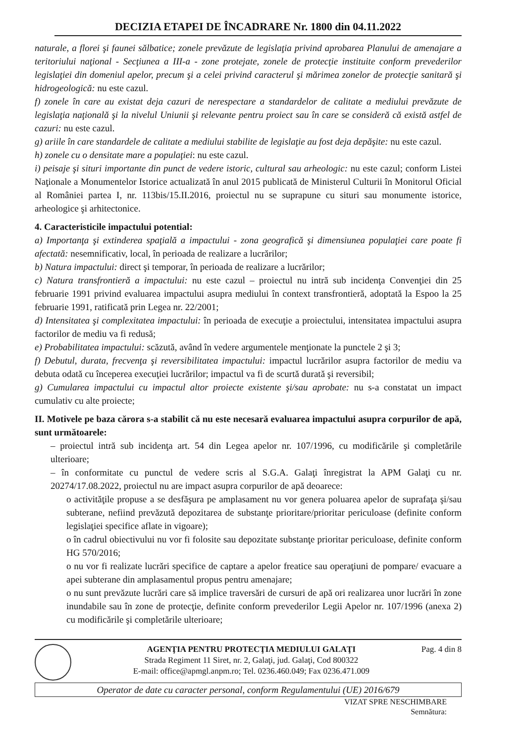DECIZIA ETAPEI DE ÎNCADRARE Nr. 1800 din 04.11.2022
naturale, a florei şi faunei sălbatice; zonele prevăzute de legislaţia privind aprobarea Planului de amenajare a teritoriului naţional - Secţiunea a III-a - zone protejate, zonele de protecţie instituite conform prevederilor legislaţiei din domeniul apelor, precum şi a celei privind caracterul şi mărimea zonelor de protecţie sanitară şi hidrogeologică: nu este cazul.
f) zonele în care au existat deja cazuri de nerespectare a standardelor de calitate a mediului prevăzute de legislaţia naţională şi la nivelul Uniunii şi relevante pentru proiect sau în care se consideră că există astfel de cazuri: nu este cazul.
g) ariile în care standardele de calitate a mediului stabilite de legislaţie au fost deja depăşite: nu este cazul.
h) zonele cu o densitate mare a populaţiei: nu este cazul.
i) peisaje şi situri importante din punct de vedere istoric, cultural sau arheologic: nu este cazul; conform Listei Naţionale a Monumentelor Istorice actualizată în anul 2015 publicată de Ministerul Culturii în Monitorul Oficial al României partea I, nr. 113bis/15.II.2016, proiectul nu se suprapune cu situri sau monumente istorice, arheologice şi arhitectonice.
4. Caracteristicile impactului potential:
a) Importanţa şi extinderea spaţială a impactului - zona geografică şi dimensiunea populaţiei care poate fi afectată: nesemnificativ, local, în perioada de realizare a lucrărilor;
b) Natura impactului: direct şi temporar, în perioada de realizare a lucrărilor;
c) Natura transfrontieră a impactului: nu este cazul – proiectul nu intră sub incidenţa Convenţiei din 25 februarie 1991 privind evaluarea impactului asupra mediului în context transfrontieră, adoptată la Espoo la 25 februarie 1991, ratificată prin Legea nr. 22/2001;
d) Intensitatea şi complexitatea impactului: în perioada de execuţie a proiectului, intensitatea impactului asupra factorilor de mediu va fi redusă;
e) Probabilitatea impactului: scăzută, având în vedere argumentele menţionate la punctele 2 şi 3;
f) Debutul, durata, frecvenţa şi reversibilitatea impactului: impactul lucrărilor asupra factorilor de mediu va debuta odată cu începerea execuţiei lucrărilor; impactul va fi de scurtă durată şi reversibil;
g) Cumularea impactului cu impactul altor proiecte existente şi/sau aprobate: nu s-a constatat un impact cumulativ cu alte proiecte;
II. Motivele pe baza cărora s-a stabilit că nu este necesară evaluarea impactului asupra corpurilor de apă, sunt următoarele:
– proiectul intră sub incidenţa art. 54 din Legea apelor nr. 107/1996, cu modificările şi completările ulterioare;
– în conformitate cu punctul de vedere scris al S.G.A. Galaţi înregistrat la APM Galaţi cu nr. 20274/17.08.2022, proiectul nu are impact asupra corpurilor de apă deoarece:
o activităţile propuse a se desfăşura pe amplasament nu vor genera poluarea apelor de suprafaţa şi/sau subterane, nefiind prevăzută depozitarea de substanţe prioritare/prioritar periculoase (definite conform legislaţiei specifice aflate in vigoare);
o în cadrul obiectivului nu vor fi folosite sau depozitate substanţe prioritar periculoase, definite conform HG 570/2016;
o nu vor fi realizate lucrări specifice de captare a apelor freatice sau operaţiuni de pompare/ evacuare a apei subterane din amplasamentul propus pentru amenajare;
o nu sunt prevăzute lucrări care să implice traversări de cursuri de apă ori realizarea unor lucrări în zone inundabile sau în zone de protecţie, definite conform prevederilor Legii Apelor nr. 107/1996 (anexa 2) cu modificările şi completările ulterioare;
AGENŢIA PENTRU PROTECŢIA MEDIULUI GALAŢI
Strada Regiment 11 Siret, nr. 2, Galaţi, jud. Galaţi, Cod 800322
E-mail: office@apmgl.anpm.ro; Tel. 0236.460.049; Fax 0236.471.009
Pag. 4 din 8
Operator de date cu caracter personal, conform Regulamentului (UE) 2016/679
VIZAT SPRE NESCHIMBARE
Semnătura: